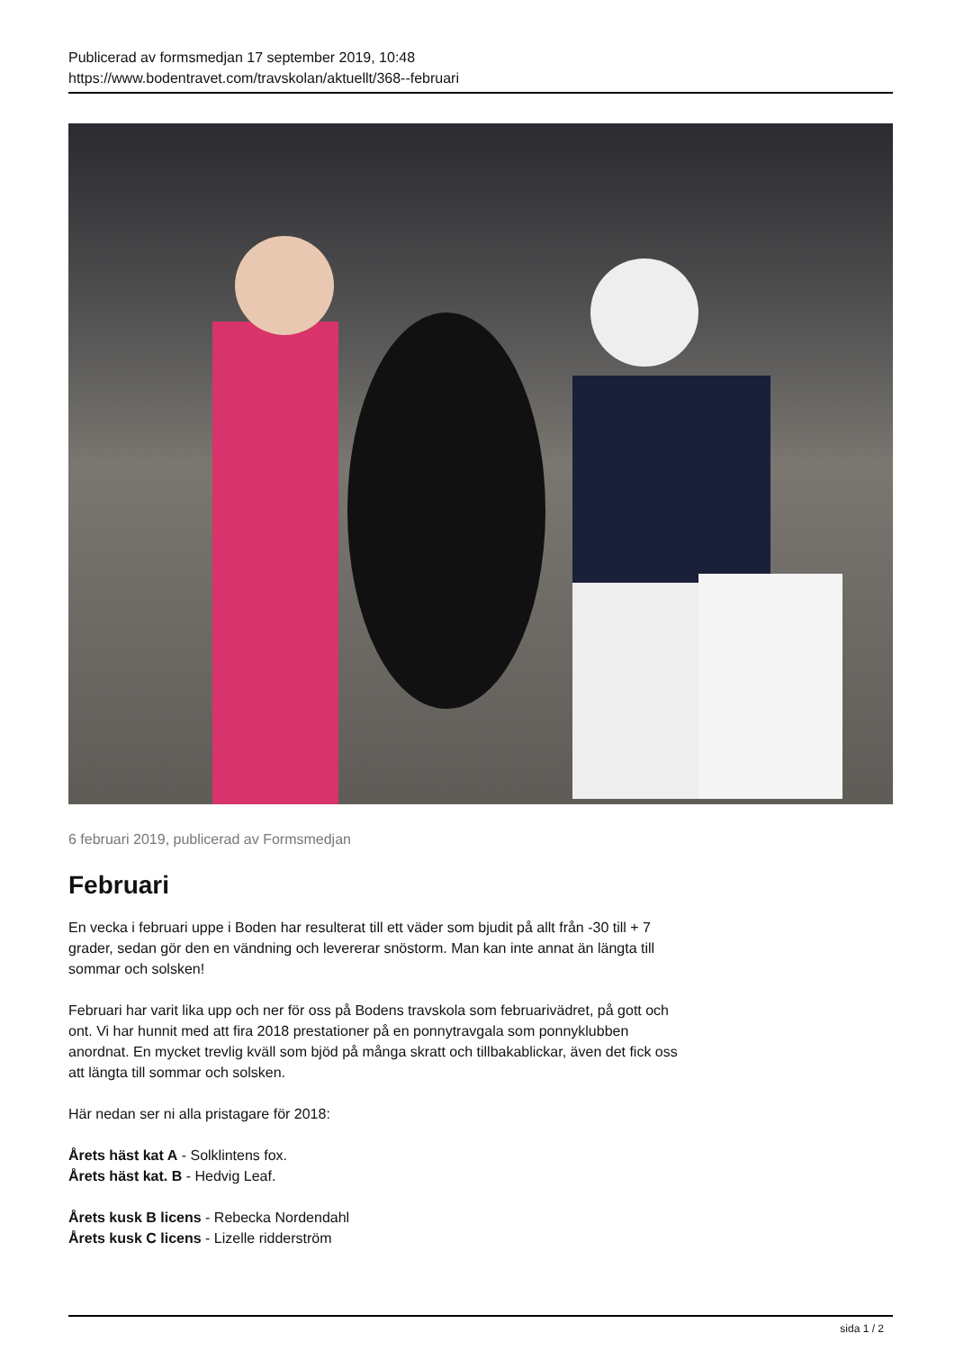Publicerad av formsmedjan 17 september 2019, 10:48
https://www.bodentravet.com/travskolan/aktuellt/368--februari
6 februari 2019, publicerad av Formsmedjan
Februari
En vecka i februari uppe i Boden har resulterat till ett väder som bjudit på allt från -30 till + 7 grader, sedan gör den en vändning och levererar snöstorm. Man kan inte annat än längta till sommar och solsken!
Februari har varit lika upp och ner för oss på Bodens travskola som februarivädret, på gott och ont. Vi har hunnit med att fira 2018 prestationer på en ponnytravgala som ponnyklubben anordnat. En mycket trevlig kväll som bjöd på många skratt och tillbakablickar, även det fick oss att längta till sommar och solsken.
Här nedan ser ni alla pristagare för 2018:
Årets häst kat A - Solklintens fox.
Årets häst kat. B - Hedvig Leaf.
Årets kusk B licens - Rebecka Nordendahl
Årets kusk C licens - Lizelle ridderström
sida 1 / 2